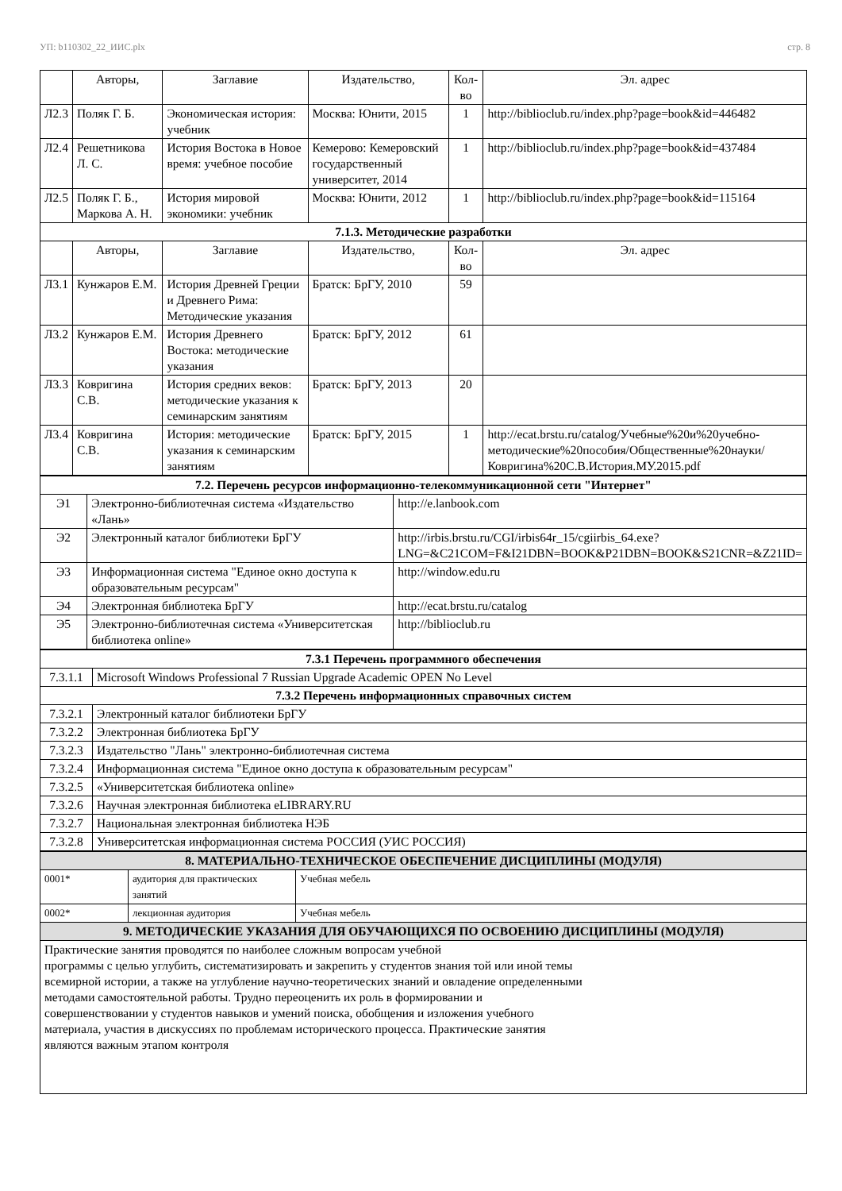УП: b110302_22_ИИС.plx стр. 8
| | Авторы, | Заглавие | Издательство, | Кол-во | Эл. адрес |
| --- | --- | --- | --- | --- | --- |
| Л2.3 | Поляк Г. Б. | Экономическая история: учебник | Москва: Юнити, 2015 | 1 | http://biblioclub.ru/index.php?page=book&id=446482 |
| Л2.4 | Решетникова Л. С. | История Востока в Новое время: учебное пособие | Кемерово: Кемеровский государственный университет, 2014 | 1 | http://biblioclub.ru/index.php?page=book&id=437484 |
| Л2.5 | Поляк Г. Б., Маркова А. Н. | История мировой экономики: учебник | Москва: Юнити, 2012 | 1 | http://biblioclub.ru/index.php?page=book&id=115164 |
| 7.1.3. Методические разработки | | | | | |
| | Авторы, | Заглавие | Издательство, | Кол-во | Эл. адрес |
| Л3.1 | Кунжаров Е.М. | История Древней Греции и Древнего Рима: Методические указания | Братск: БрГУ, 2010 | 59 | |
| Л3.2 | Кунжаров Е.М. | История Древнего Востока: методические указания | Братск: БрГУ, 2012 | 61 | |
| Л3.3 | Ковригина С.В. | История средних веков: методические указания к семинарским занятиям | Братск: БрГУ, 2013 | 20 | |
| Л3.4 | Ковригина С.В. | История: методические указания к семинарским занятиям | Братск: БрГУ, 2015 | 1 | http://ecat.brstu.ru/catalog/Учебные%20и%20учебно-методические%20пособия/Общественные%20науки/Ковригина%20С.В.История.МУ.2015.pdf |
| 7.2. Перечень ресурсов информационно-телекоммуникационной сети "Интернет" | | |
| Э1 | Электронно-библиотечная система «Издательство «Лань» | http://e.lanbook.com |
| Э2 | Электронный каталог библиотеки БрГУ | http://irbis.brstu.ru/CGI/irbis64r_15/cgiirbis_64.exe?LNG=&C21COM=F&I21DBN=BOOK&P21DBN=BOOK&S21CNR=&Z21ID= |
| Э3 | Информационная система "Единое окно доступа к образовательным ресурсам" | http://window.edu.ru |
| Э4 | Электронная библиотека БрГУ | http://ecat.brstu.ru/catalog |
| Э5 | Электронно-библиотечная система «Университетская библиотека online» | http://biblioclub.ru |
| 7.3.1 Перечень программного обеспечения | |
| 7.3.1.1 | Microsoft Windows Professional 7 Russian Upgrade Academic OPEN No Level |
| 7.3.2 Перечень информационных справочных систем | |
| 7.3.2.1 | Электронный каталог библиотеки БрГУ |
| 7.3.2.2 | Электронная библиотека БрГУ |
| 7.3.2.3 | Издательство "Лань" электронно-библиотечная система |
| 7.3.2.4 | Информационная система "Единое окно доступа к образовательным ресурсам" |
| 7.3.2.5 | «Университетская библиотека online» |
| 7.3.2.6 | Научная электронная библиотека eLIBRARY.RU |
| 7.3.2.7 | Национальная электронная библиотека НЭБ |
| 7.3.2.8 | Университетская информационная система РОССИЯ (УИС РОССИЯ) |
| 8. МАТЕРИАЛЬНО-ТЕХНИЧЕСКОЕ ОБЕСПЕЧЕНИЕ ДИСЦИПЛИНЫ (МОДУЛЯ) | | |
| 0001* | аудитория для практических занятий | Учебная мебель |
| 0002* | лекционная аудитория | Учебная мебель |
| 9. МЕТОДИЧЕСКИЕ УКАЗАНИЯ ДЛЯ ОБУЧАЮЩИХСЯ ПО ОСВОЕНИЮ ДИСЦИПЛИНЫ (МОДУЛЯ) | | |
| Практические занятия проводятся по наиболее сложным вопросам учебной программы с целью углубить, систематизировать и закрепить у студентов знания той или иной темы всемирной истории, а также на углубление научно-теоретических знаний и овладение определенными методами самостоятельной работы. Трудно переоценить их роль в формировании и совершенствовании у студентов навыков и умений поиска, обобщения и изложения учебного материала, участия в дискуссиях по проблемам исторического процесса. Практические занятия являются важным этапом контроля | | |